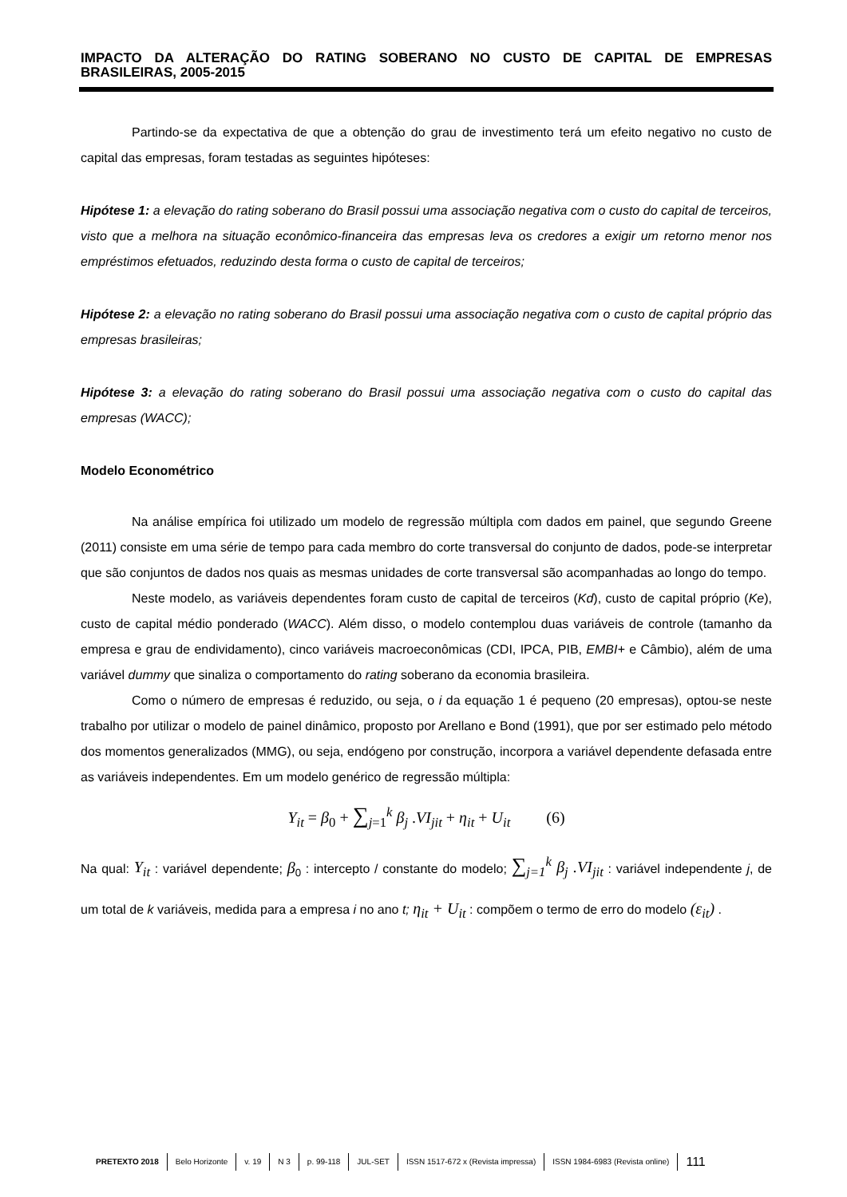IMPACTO DA ALTERAÇÃO DO RATING SOBERANO NO CUSTO DE CAPITAL DE EMPRESAS BRASILEIRAS, 2005-2015
Partindo-se da expectativa de que a obtenção do grau de investimento terá um efeito negativo no custo de capital das empresas, foram testadas as seguintes hipóteses:
Hipótese 1: a elevação do rating soberano do Brasil possui uma associação negativa com o custo do capital de terceiros, visto que a melhora na situação econômico-financeira das empresas leva os credores a exigir um retorno menor nos empréstimos efetuados, reduzindo desta forma o custo de capital de terceiros;
Hipótese 2: a elevação no rating soberano do Brasil possui uma associação negativa com o custo de capital próprio das empresas brasileiras;
Hipótese 3: a elevação do rating soberano do Brasil possui uma associação negativa com o custo do capital das empresas (WACC);
Modelo Econométrico
Na análise empírica foi utilizado um modelo de regressão múltipla com dados em painel, que segundo Greene (2011) consiste em uma série de tempo para cada membro do corte transversal do conjunto de dados, pode-se interpretar que são conjuntos de dados nos quais as mesmas unidades de corte transversal são acompanhadas ao longo do tempo.
Neste modelo, as variáveis dependentes foram custo de capital de terceiros (Kd), custo de capital próprio (Ke), custo de capital médio ponderado (WACC). Além disso, o modelo contemplou duas variáveis de controle (tamanho da empresa e grau de endividamento), cinco variáveis macroeconômicas (CDI, IPCA, PIB, EMBI+ e Câmbio), além de uma variável dummy que sinaliza o comportamento do rating soberano da economia brasileira.
Como o número de empresas é reduzido, ou seja, o i da equação 1 é pequeno (20 empresas), optou-se neste trabalho por utilizar o modelo de painel dinâmico, proposto por Arellano e Bond (1991), que por ser estimado pelo método dos momentos generalizados (MMG), ou seja, endógeno por construção, incorpora a variável dependente defasada entre as variáveis independentes. Em um modelo genérico de regressão múltipla:
Y<sub>it</sub> = β<sub>0</sub> + ∑<sub>j=1</sub><sup>k</sup> β<sub>j</sub> .VI<sub>jit</sub> + η<sub>it</sub> + U<sub>it</sub> (6)
Na qual: Y<sub>it</sub> : variável dependente; β<sub>0</sub> : intercepto / constante do modelo; ∑<sub>j=1</sub><sup>k</sup> β<sub>j</sub> .VI<sub>jit</sub> : variável independente j, de um total de k variáveis, medida para a empresa i no ano t; η<sub>it</sub> + U<sub>it</sub> : compõem o termo de erro do modelo (ε<sub>it</sub>) .
PRETEXTO 2018 Belo Horizonte v. 19 N 3 p. 99-118 JUL-SET ISSN 1517-672 x (Revista impressa) ISSN 1984-6983 (Revista online) 111